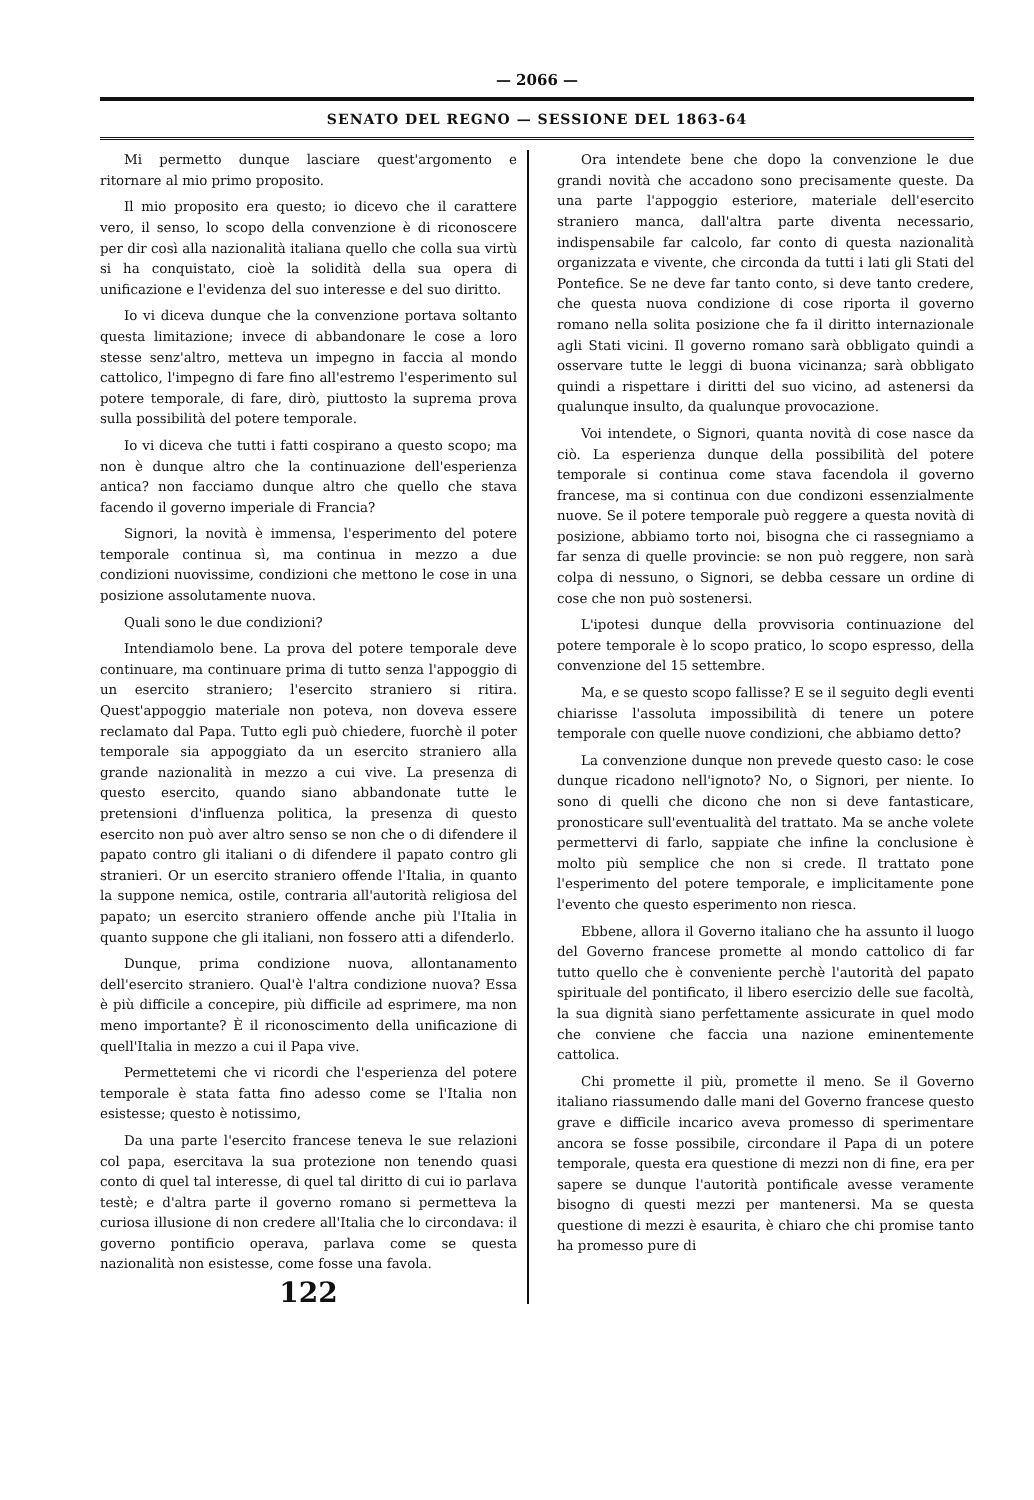— 2066 —
SENATO DEL REGNO — SESSIONE DEL 1863-64
Mi permetto dunque lasciare quest'argomento e ritornare al mio primo proposito.
Il mio proposito era questo; io dicevo che il carattere vero, il senso, lo scopo della convenzione è di riconoscere per dir così alla nazionalità italiana quello che colla sua virtù si ha conquistato, cioè la solidità della sua opera di unificazione e l'evidenza del suo interesse e del suo diritto.
Io vi diceva dunque che la convenzione portava soltanto questa limitazione; invece di abbandonare le cose a loro stesse senz'altro, metteva un impegno in faccia al mondo cattolico, l'impegno di fare fino all'estremo l'esperimento sul potere temporale, di fare, dirò, piuttosto la suprema prova sulla possibilità del potere temporale.
Io vi diceva che tutti i fatti cospirano a questo scopo; ma non è dunque altro che la continuazione dell'esperienza antica? non facciamo dunque altro che quello che stava facendo il governo imperiale di Francia?
Signori, la novità è immensa, l'esperimento del potere temporale continua sì, ma continua in mezzo a due condizioni nuovissime, condizioni che mettono le cose in una posizione assolutamente nuova.
Quali sono le due condizioni?
Intendiamolo bene. La prova del potere temporale deve continuare, ma continuare prima di tutto senza l'appoggio di un esercito straniero; l'esercito straniero si ritira. Quest'appoggio materiale non poteva, non doveva essere reclamato dal Papa. Tutto egli può chiedere, fuorchè il poter temporale sia appoggiato da un esercito straniero alla grande nazionalità in mezzo a cui vive. La presenza di questo esercito, quando siano abbandonate tutte le pretensioni d'influenza politica, la presenza di questo esercito non può aver altro senso se non che o di difendere il papato contro gli italiani o di difendere il papato contro gli stranieri. Or un esercito straniero offende l'Italia, in quanto la suppone nemica, ostile, contraria all'autorità religiosa del papato; un esercito straniero offende anche più l'Italia in quanto suppone che gli italiani, non fossero atti a difenderlo.
Dunque, prima condizione nuova, allontanamento dell'esercito straniero. Qual'è l'altra condizione nuova? Essa è più difficile a concepire, più difficile ad esprimere, ma non meno importante? È il riconoscimento della unificazione di quell'Italia in mezzo a cui il Papa vive.
Permettetemi che vi ricordi che l'esperienza del potere temporale è stata fatta fino adesso come se l'Italia non esistesse; questo è notissimo,
Da una parte l'esercito francese teneva le sue relazioni col papa, esercitava la sua protezione non tenendo quasi conto di quel tal interesse, di quel tal diritto di cui io parlava testè; e d'altra parte il governo romano si permetteva la curiosa illusione di non credere all'Italia che lo circondava: il governo pontificio operava, parlava come se questa nazionalità non esistesse, come fosse una favola.
122
Ora intendete bene che dopo la convenzione le due grandi novità che accadono sono precisamente queste. Da una parte l'appoggio esteriore, materiale dell'esercito straniero manca, dall'altra parte diventa necessario, indispensabile far calcolo, far conto di questa nazionalità organizzata e vivente, che circonda da tutti i lati gli Stati del Pontefice. Se ne deve far tanto conto, si deve tanto credere, che questa nuova condizione di cose riporta il governo romano nella solita posizione che fa il diritto internazionale agli Stati vicini. Il governo romano sarà obbligato quindi a osservare tutte le leggi di buona vicinanza; sarà obbligato quindi a rispettare i diritti del suo vicino, ad astenersi da qualunque insulto, da qualunque provocazione.
Voi intendete, o Signori, quanta novità di cose nasce da ciò. La esperienza dunque della possibilità del potere temporale si continua come stava facendola il governo francese, ma si continua con due condizoni essenzialmente nuove. Se il potere temporale può reggere a questa novità di posizione, abbiamo torto noi, bisogna che ci rassegniamo a far senza di quelle provincie: se non può reggere, non sarà colpa di nessuno, o Signori, se debba cessare un ordine di cose che non può sostenersi.
L'ipotesi dunque della provvisoria continuazione del potere temporale è lo scopo pratico, lo scopo espresso, della convenzione del 15 settembre.
Ma, e se questo scopo fallisse? E se il seguito degli eventi chiarisse l'assoluta impossibilità di tenere un potere temporale con quelle nuove condizioni, che abbiamo detto?
La convenzione dunque non prevede questo caso: le cose dunque ricadono nell'ignoto? No, o Signori, per niente. Io sono di quelli che dicono che non si deve fantasticare, pronosticare sull'eventualità del trattato. Ma se anche volete permettervi di farlo, sappiate che infine la conclusione è molto più semplice che non si crede. Il trattato pone l'esperimento del potere temporale, e implicitamente pone l'evento che questo esperimento non riesca.
Ebbene, allora il Governo italiano che ha assunto il luogo del Governo francese promette al mondo cattolico di far tutto quello che è conveniente perchè l'autorità del papato spirituale del pontificato, il libero esercizio delle sue facoltà, la sua dignità siano perfettamente assicurate in quel modo che conviene che faccia una nazione eminentemente cattolica.
Chi promette il più, promette il meno. Se il Governo italiano riassumendo dalle mani del Governo francese questo grave e difficile incarico aveva promesso di sperimentare ancora se fosse possibile, circondare il Papa di un potere temporale, questa era questione di mezzi non di fine, era per sapere se dunque l'autorità pontificale avesse veramente bisogno di questi mezzi per mantenersi. Ma se questa questione di mezzi è esaurita, è chiaro che chi promise tanto ha promesso pure di